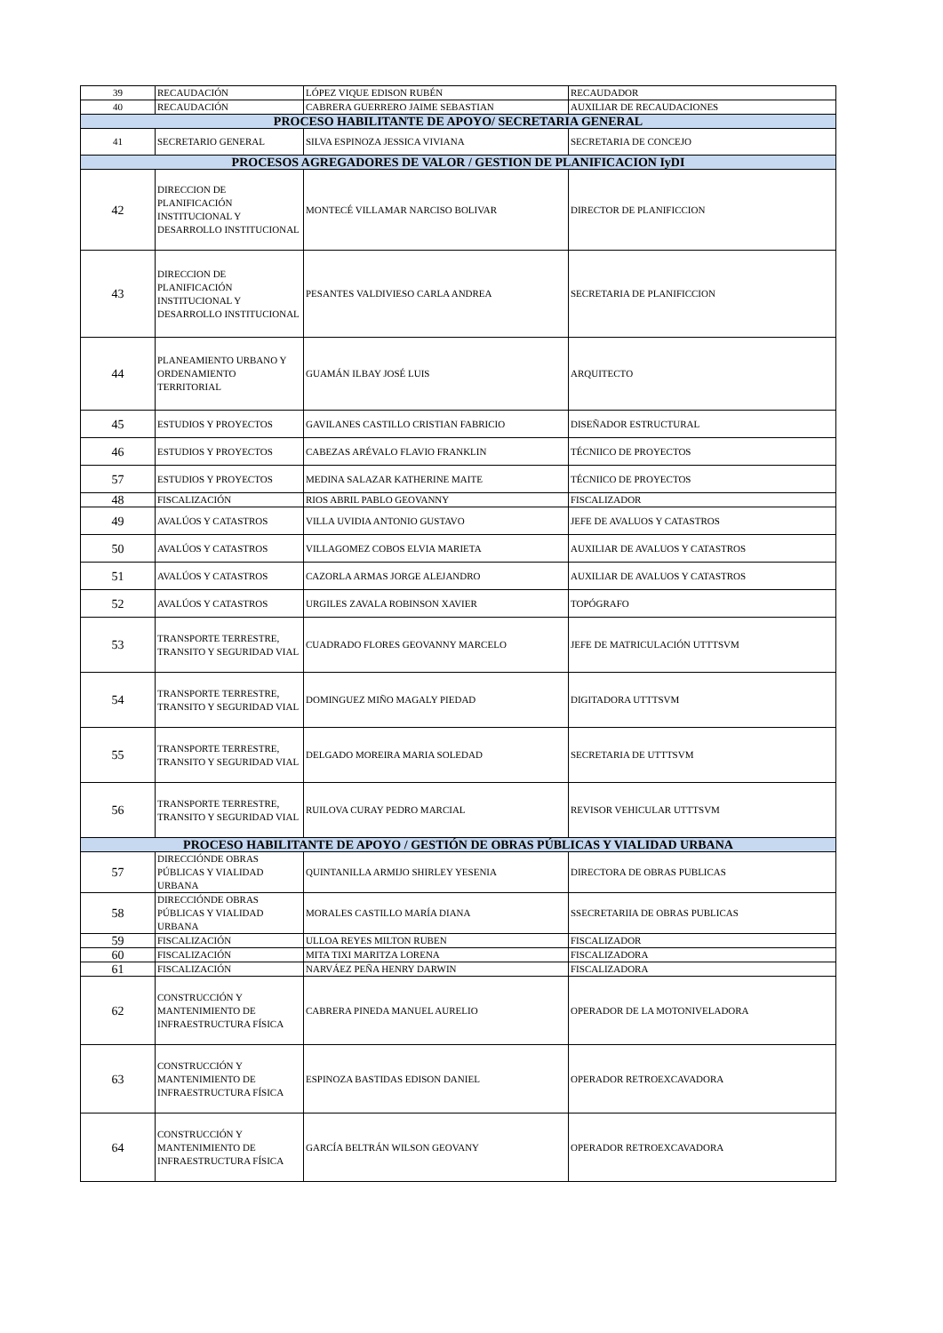| 39 | RECAUDACIÓN | LÓPEZ VIQUE EDISON RUBÉN | RECAUDADOR |
| 40 | RECAUDACIÓN | CABRERA GUERRERO JAIME SEBASTIAN | AUXILIAR DE RECAUDACIONES |
| PROCESO HABILITANTE DE APOYO/ SECRETARIA GENERAL | | | |
| 41 | SECRETARIO GENERAL | SILVA ESPINOZA JESSICA VIVIANA | SECRETARIA DE CONCEJO |
| PROCESOS AGREGADORES DE VALOR / GESTION DE PLANIFICACION IyDI | | | |
| 42 | DIRECCION DE PLANIFICACIÓN INSTITUCIONAL Y DESARROLLO INSTITUCIONAL | MONTECÉ VILLAMAR NARCISO BOLIVAR | DIRECTOR DE PLANIFICCION |
| 43 | DIRECCION DE PLANIFICACIÓN INSTITUCIONAL Y DESARROLLO INSTITUCIONAL | PESANTES VALDIVIESO CARLA ANDREA | SECRETARIA DE PLANIFICCION |
| 44 | PLANEAMIENTO URBANO Y ORDENAMIENTO TERRITORIAL | GUAMÁN ILBAY JOSÉ LUIS | ARQUITECTO |
| 45 | ESTUDIOS Y PROYECTOS | GAVILANES CASTILLO CRISTIAN FABRICIO | DISEÑADOR ESTRUCTURAL |
| 46 | ESTUDIOS Y PROYECTOS | CABEZAS ARÉVALO FLAVIO FRANKLIN | TÉCNIICO DE PROYECTOS |
| 57 | ESTUDIOS Y PROYECTOS | MEDINA SALAZAR KATHERINE MAITE | TÉCNIICO DE PROYECTOS |
| 48 | FISCALIZACIÓN | RIOS ABRIL PABLO GEOVANNY | FISCALIZADOR |
| 49 | AVALÚOS Y CATASTROS | VILLA UVIDIA ANTONIO GUSTAVO | JEFE DE AVALUOS Y CATASTROS |
| 50 | AVALÚOS Y CATASTROS | VILLAGOMEZ COBOS ELVIA MARIETA | AUXILIAR DE AVALUOS Y CATASTROS |
| 51 | AVALÚOS Y CATASTROS | CAZORLA ARMAS JORGE ALEJANDRO | AUXILIAR DE AVALUOS Y CATASTROS |
| 52 | AVALÚOS Y CATASTROS | URGILES ZAVALA ROBINSON XAVIER | TOPÓGRAFO |
| 53 | TRANSPORTE TERRESTRE, TRANSITO Y SEGURIDAD VIAL | CUADRADO FLORES GEOVANNY MARCELO | JEFE DE MATRICULACIÓN UTTTSVM |
| 54 | TRANSPORTE TERRESTRE, TRANSITO Y SEGURIDAD VIAL | DOMINGUEZ MIÑO MAGALY PIEDAD | DIGITADORA UTTTSVM |
| 55 | TRANSPORTE TERRESTRE, TRANSITO Y SEGURIDAD VIAL | DELGADO MOREIRA MARIA SOLEDAD | SECRETARIA DE UTTTSVM |
| 56 | TRANSPORTE TERRESTRE, TRANSITO Y SEGURIDAD VIAL | RUILOVA CURAY PEDRO MARCIAL | REVISOR VEHICULAR UTTTSVM |
| PROCESO HABILITANTE DE APOYO / GESTIÓN DE OBRAS PÚBLICAS Y VIALIDAD URBANA | | | |
| 57 | DIRECCIÓNDE OBRAS PÚBLICAS Y VIALIDAD URBANA | QUINTANILLA ARMIJO SHIRLEY YESENIA | DIRECTORA DE OBRAS PUBLICAS |
| 58 | DIRECCIÓNDE OBRAS PÚBLICAS Y VIALIDAD URBANA | MORALES CASTILLO MARÍA DIANA | SSECRETARIIA DE OBRAS PUBLICAS |
| 59 | FISCALIZACIÓN | ULLOA REYES MILTON RUBEN | FISCALIZADOR |
| 60 | FISCALIZACIÓN | MITA TIXI MARITZA LORENA | FISCALIZADORA |
| 61 | FISCALIZACIÓN | NARVÁEZ PEÑA HENRY DARWIN | FISCALIZADORA |
| 62 | CONSTRUCCIÓN Y MANTENIMIENTO DE INFRAESTRUCTURA FÍSICA | CABRERA PINEDA MANUEL AURELIO | OPERADOR DE LA MOTONIVELADORA |
| 63 | CONSTRUCCIÓN Y MANTENIMIENTO DE INFRAESTRUCTURA FÍSICA | ESPINOZA BASTIDAS EDISON DANIEL | OPERADOR RETROEXCAVADORA |
| 64 | CONSTRUCCIÓN Y MANTENIMIENTO DE INFRAESTRUCTURA FÍSICA | GARCÍA BELTRÁN WILSON GEOVANY | OPERADOR RETROEXCAVADORA |